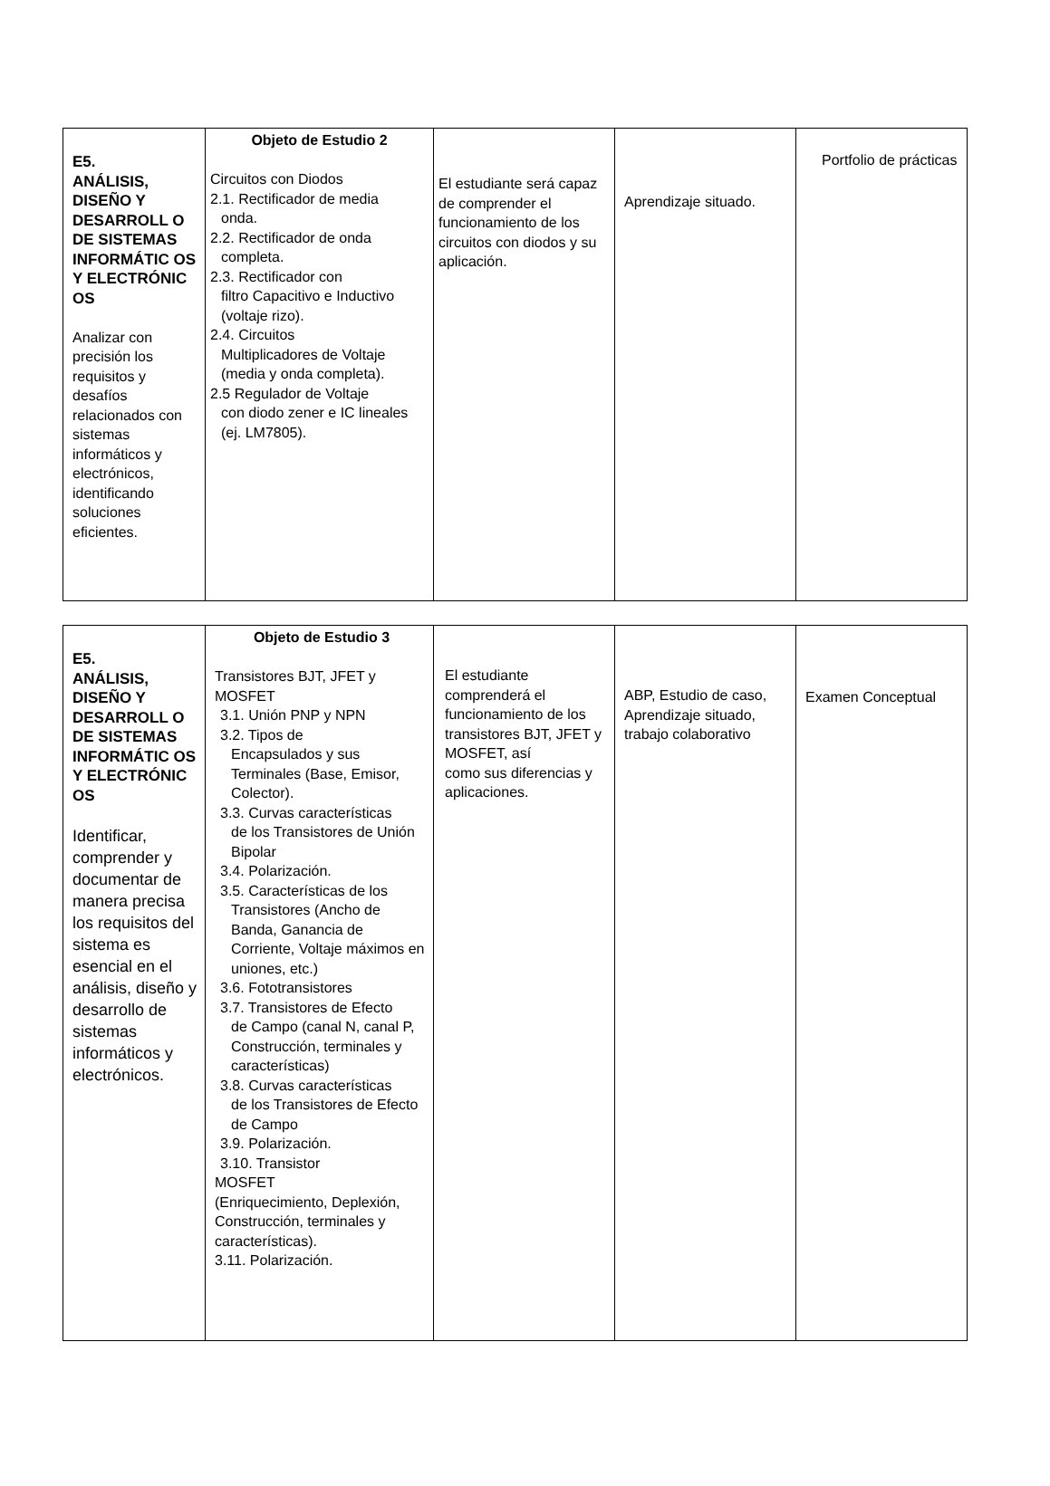| E5. ANÁLISIS, DISEÑO Y DESARROLL O DE SISTEMAS INFORMÁTIC OS Y ELECTRÓNIC OS Analizar con precisión los requisitos y desafíos relacionados con sistemas informáticos y electrónicos, identificando soluciones eficientes. | Objeto de Estudio 2 Circuitos con Diodos 2.1. Rectificador de media onda. 2.2. Rectificador de onda completa. 2.3. Rectificador con filtro Capacitivo e Inductivo (voltaje rizo). 2.4. Circuitos Multiplicadores de Voltaje (media y onda completa). 2.5 Regulador de Voltaje con diodo zener e IC lineales (ej. LM7805). | El estudiante será capaz de comprender el funcionamiento de los circuitos con diodos y su aplicación. | Aprendizaje situado. | Portfolio de prácticas |
| E5. ANÁLISIS, DISEÑO Y DESARROLL O DE SISTEMAS INFORMÁTIC OS Y ELECTRÓNIC OS Identificar, comprender y documentar de manera precisa los requisitos del sistema es esencial en el análisis, diseño y desarrollo de sistemas informáticos y electrónicos. | Objeto de Estudio 3 Transistores BJT, JFET y MOSFET 3.1. Unión PNP y NPN 3.2. Tipos de Encapsulados y sus Terminales (Base, Emisor, Colector). 3.3. Curvas características de los Transistores de Unión Bipolar 3.4. Polarización. 3.5. Características de los Transistores (Ancho de Banda, Ganancia de Corriente, Voltaje máximos en uniones, etc.) 3.6. Fototransistores 3.7. Transistores de Efecto de Campo (canal N, canal P, Construcción, terminales y características) 3.8. Curvas características de los Transistores de Efecto de Campo 3.9. Polarización. 3.10. Transistor MOSFET (Enriquecimiento, Deplexión, Construcción, terminales y características). 3.11. Polarización. | El estudiante comprenderá el funcionamiento de los transistores BJT, JFET y MOSFET, así como sus diferencias y aplicaciones. | ABP, Estudio de caso, Aprendizaje situado, trabajo colaborativo | Examen Conceptual |